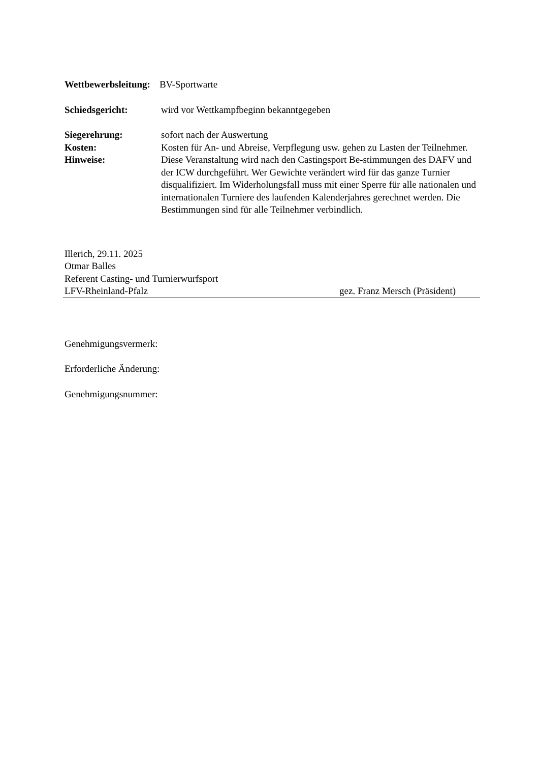Wettbewerbsleitung: BV-Sportwarte
Schiedsgericht: wird vor Wettkampfbeginn bekanntgegeben
Siegerehrung: sofort nach der Auswertung
Kosten:
Hinweise:
Kosten für An- und Abreise, Verpflegung usw. gehen zu Lasten der Teilnehmer. Diese Veranstaltung wird nach den Castingsport Be-stimmungen des DAFV und der ICW durchgeführt. Wer Gewichte verändert wird für das ganze Turnier disqualifiziert. Im Widerholungsfall muss mit einer Sperre für alle nationalen und internationalen Turniere des laufenden Kalenderjahres gerechnet werden. Die Bestimmungen sind für alle Teilnehmer verbindlich.
Illerich, 29.11. 2025
Otmar Balles
Referent Casting- und Turnierwurfsport
LFV-Rheinland-Pfalz gez. Franz Mersch (Präsident)
Genehmigungsvermerk:
Erforderliche Änderung:
Genehmigungsnummer: